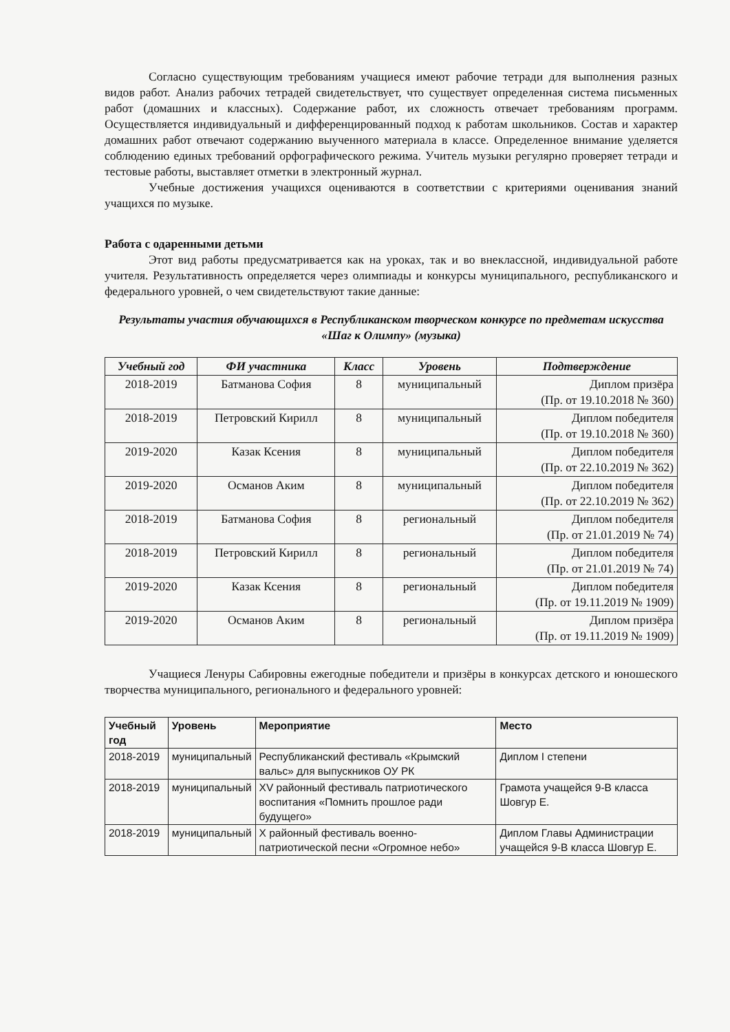Согласно существующим требованиям учащиеся имеют рабочие тетради для выполнения разных видов работ. Анализ рабочих тетрадей свидетельствует, что существует определенная система письменных работ (домашних и классных). Содержание работ, их сложность отвечает требованиям программ. Осуществляется индивидуальный и дифференцированный подход к работам школьников. Состав и характер домашних работ отвечают содержанию выученного материала в классе. Определенное внимание уделяется соблюдению единых требований орфографического режима. Учитель музыки регулярно проверяет тетради и тестовые работы, выставляет отметки в электронный журнал.
Учебные достижения учащихся оцениваются в соответствии с критериями оценивания знаний учащихся по музыке.
Работа с одаренными детьми
Этот вид работы предусматривается как на уроках, так и во внеклассной, индивидуальной работе учителя. Результативность определяется через олимпиады и конкурсы муниципального, республиканского и федерального уровней, о чем свидетельствуют такие данные:
Результаты участия обучающихся в Республиканском творческом конкурсе по предметам искусства «Шаг к Олимпу» (музыка)
| Учебный год | ФИ участника | Класс | Уровень | Подтверждение |
| --- | --- | --- | --- | --- |
| 2018-2019 | Батманова София | 8 | муниципальный | Диплом призёра (Пр. от 19.10.2018 № 360) |
| 2018-2019 | Петровский Кирилл | 8 | муниципальный | Диплом победителя (Пр. от 19.10.2018 № 360) |
| 2019-2020 | Казак Ксения | 8 | муниципальный | Диплом победителя (Пр. от 22.10.2019 № 362) |
| 2019-2020 | Османов Аким | 8 | муниципальный | Диплом победителя (Пр. от 22.10.2019 № 362) |
| 2018-2019 | Батманова София | 8 | региональный | Диплом победителя (Пр. от 21.01.2019 № 74) |
| 2018-2019 | Петровский Кирилл | 8 | региональный | Диплом победителя (Пр. от 21.01.2019 № 74) |
| 2019-2020 | Казак Ксения | 8 | региональный | Диплом победителя (Пр. от 19.11.2019 № 1909) |
| 2019-2020 | Османов Аким | 8 | региональный | Диплом призёра (Пр. от 19.11.2019 № 1909) |
Учащиеся Ленуры Сабировны ежегодные победители и призёры в конкурсах детского и юношеского творчества муниципального, регионального и федерального уровней:
| Учебный год | Уровень | Мероприятие | Место |
| --- | --- | --- | --- |
| 2018-2019 | муниципальный | Республиканский фестиваль «Крымский вальс» для выпускников ОУ РК | Диплом I степени |
| 2018-2019 | муниципальный | XV районный фестиваль патриотического воспитания «Помнить прошлое ради будущего» | Грамота учащейся 9-В класса Шовгур Е. |
| 2018-2019 | муниципальный | X районный фестиваль военно-патриотической песни «Огромное небо» | Диплом Главы Администрации учащейся 9-В класса Шовгур Е. |